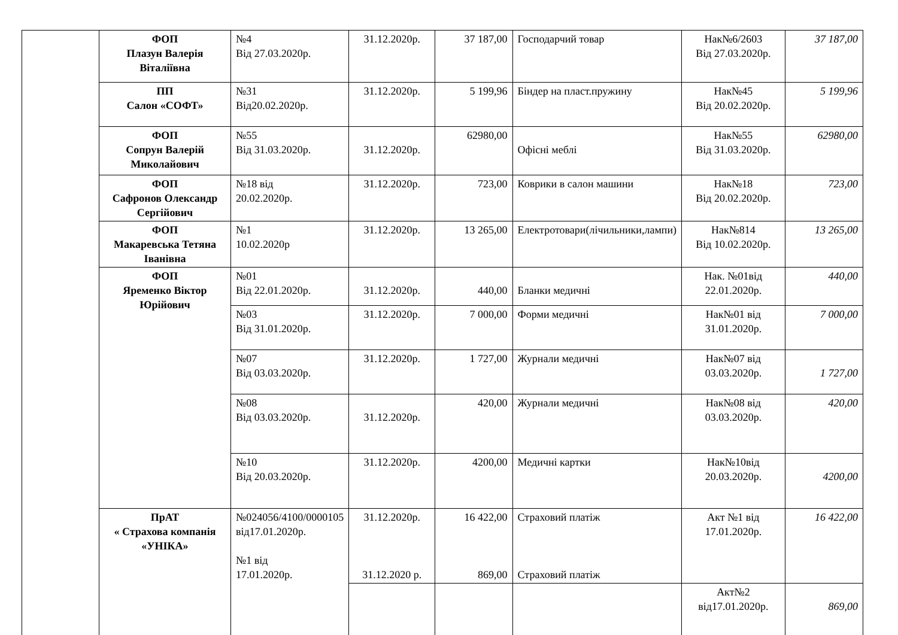| | ФОП Плазун Валерія Віталіївна | №4 Від 27.03.2020р. | 31.12.2020р. | 37 187,00 | Господарчий товар | Нак№6/2603 Від 27.03.2020р. | 37 187,00 |
| | ПП Салон «СОФТ» | №31 Від20.02.2020р. | 31.12.2020р. | 5 199,96 | Біндер на пласт.пружину | Нак№45 Від 20.02.2020р. | 5 199,96 |
| | ФОП Сопрун Валерій Миколайович | №55 Від 31.03.2020р. | 31.12.2020р. | 62980,00 | Офісні меблі | Нак№55 Від 31.03.2020р. | 62980,00 |
| | ФОП Сафронов Олександр Сергійович | №18 від 20.02.2020р. | 31.12.2020р. | 723,00 | Коврики в салон машини | Нак№18 Від 20.02.2020р. | 723,00 |
| | ФОП Макаревська Тетяна Іванівна | №1 10.02.2020р | 31.12.2020р. | 13 265,00 | Електротовари(лічильники,лампи) | Нак№814 Від 10.02.2020р. | 13 265,00 |
| | ФОП Яременко Віктор Юрійович | №01 Від 22.01.2020р. | 31.12.2020р. | 440,00 | Бланки медичні | Нак. №01від 22.01.2020р. | 440,00 |
| | | №03 Від 31.01.2020р. | 31.12.2020р. | 7 000,00 | Форми медичні | Нак№01 від 31.01.2020р. | 7 000,00 |
| | | №07 Від 03.03.2020р. | 31.12.2020р. | 1 727,00 | Журнали медичні | Нак№07 від 03.03.2020р. | 1 727,00 |
| | | №08 Від 03.03.2020р. | 31.12.2020р. | 420,00 | Журнали медичні | Нак№08 від 03.03.2020р. | 420,00 |
| | | №10 Від 20.03.2020р. | 31.12.2020р. | 4200,00 | Медичні картки | Нак№10від 20.03.2020р. | 4200,00 |
| | ПрАТ « Страхова компанія «УНІКА» | №024056/4100/0000105 від17.01.2020р. №1 від 17.01.2020р. | 31.12.2020р. 31.12.2020 р. | 16 422,00 869,00 | Страховий платіж Страховий платіж | Акт №1 від 17.01.2020р. | 16 422,00 |
| | | | | | | Акт№2 від17.01.2020р. | 869,00 |